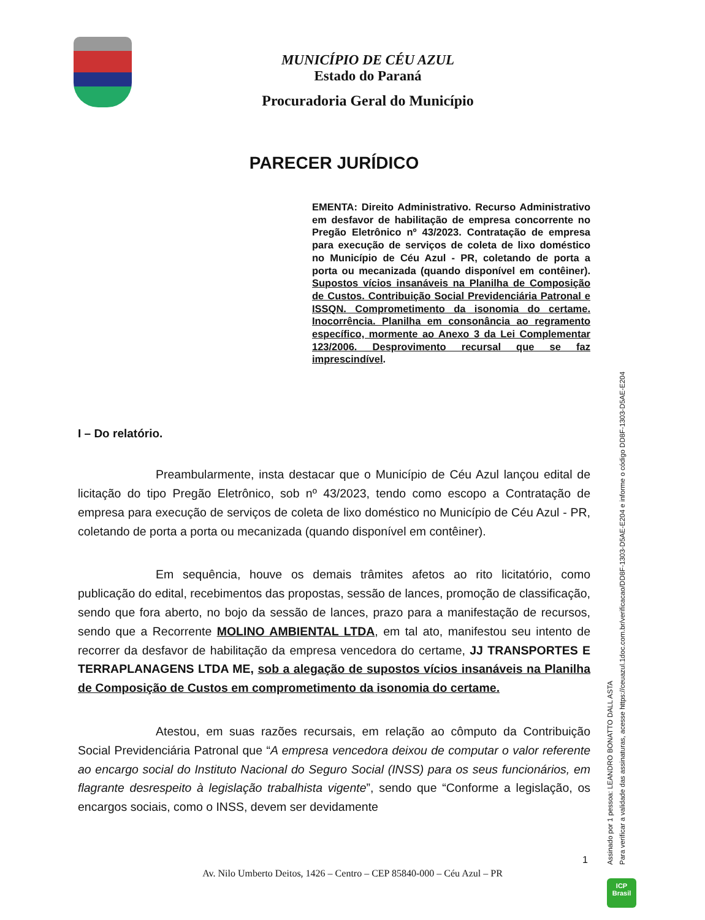MUNICÍPIO DE CÉU AZUL
Estado do Paraná
Procuradoria Geral do Município
PARECER JURÍDICO
EMENTA: Direito Administrativo. Recurso Administrativo em desfavor de habilitação de empresa concorrente no Pregão Eletrônico nº 43/2023. Contratação de empresa para execução de serviços de coleta de lixo doméstico no Município de Céu Azul - PR, coletando de porta a porta ou mecanizada (quando disponível em contêiner). Supostos vícios insanáveis na Planilha de Composição de Custos. Contribuição Social Previdenciária Patronal e ISSQN. Comprometimento da isonomia do certame. Inocorrência. Planilha em consonância ao regramento específico, mormente ao Anexo 3 da Lei Complementar 123/2006. Desprovimento recursal que se faz imprescindível.
I – Do relatório.
Preambularmente, insta destacar que o Município de Céu Azul lançou edital de licitação do tipo Pregão Eletrônico, sob nº 43/2023, tendo como escopo a Contratação de empresa para execução de serviços de coleta de lixo doméstico no Município de Céu Azul - PR, coletando de porta a porta ou mecanizada (quando disponível em contêiner).
Em sequência, houve os demais trâmites afetos ao rito licitatório, como publicação do edital, recebimentos das propostas, sessão de lances, promoção de classificação, sendo que fora aberto, no bojo da sessão de lances, prazo para a manifestação de recursos, sendo que a Recorrente MOLINO AMBIENTAL LTDA, em tal ato, manifestou seu intento de recorrer da desfavor de habilitação da empresa vencedora do certame, JJ TRANSPORTES E TERRAPLANAGENS LTDA ME, sob a alegação de supostos vícios insanáveis na Planilha de Composição de Custos em comprometimento da isonomia do certame.
Atestou, em suas razões recursais, em relação ao cômputo da Contribuição Social Previdenciária Patronal que “A empresa vencedora deixou de computar o valor referente ao encargo social do Instituto Nacional do Seguro Social (INSS) para os seus funcionários, em flagrante desrespeito à legislação trabalhista vigente”, sendo que “Conforme a legislação, os encargos sociais, como o INSS, devem ser devidamente
1
Av. Nilo Umberto Deitos, 1426 – Centro – CEP 85840-000 – Céu Azul – PR
Assinado por 1 pessoa: LEANDRO BONATTO DALL ASTA
Para verificar a validade das assinaturas, acesse https://ceuazul.1doc.com.br/verificacao/DD8F-1303-D5AE-E204 e informe o código DD8F-1303-D5AE-E204
ICP
Brasil